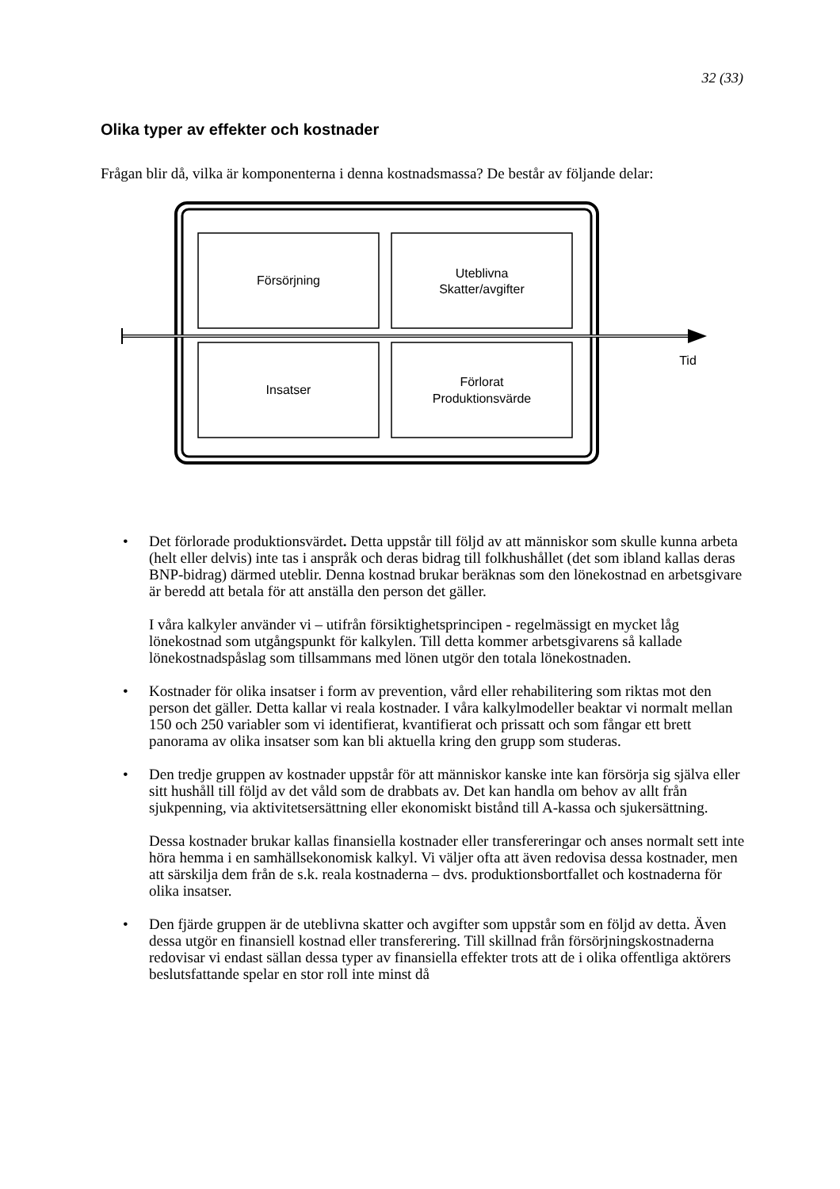32 (33)
Olika typer av effekter och kostnader
Frågan blir då, vilka är komponenterna i denna kostnadsmassa? De består av följande delar:
Försörjning
Uteblivna
Skatter/avgifter
Insatser
Förlorat
Produktionsvärde
Tid
• Det förlorade produktionsvärdet. Detta uppstår till följd av att människor som skulle kunna arbeta (helt eller delvis) inte tas i anspråk och deras bidrag till folkhushållet (det som ibland kallas deras BNP-bidrag) därmed uteblir. Denna kostnad brukar beräknas som den lönekostnad en arbetsgivare är beredd att betala för att anställa den person det gäller.
I våra kalkyler använder vi – utifrån försiktighetsprincipen - regelmässigt en mycket låg lönekostnad som utgångspunkt för kalkylen. Till detta kommer arbetsgivarens så kallade lönekostnadspåslag som tillsammans med lönen utgör den totala lönekostnaden.
• Kostnader för olika insatser i form av prevention, vård eller rehabilitering som riktas mot den person det gäller. Detta kallar vi reala kostnader. I våra kalkylmodeller beaktar vi normalt mellan 150 och 250 variabler som vi identifierat, kvantifierat och prissatt och som fångar ett brett panorama av olika insatser som kan bli aktuella kring den grupp som studeras.
• Den tredje gruppen av kostnader uppstår för att människor kanske inte kan försörja sig själva eller sitt hushåll till följd av det våld som de drabbats av. Det kan handla om behov av allt från sjukpenning, via aktivitetsersättning eller ekonomiskt bistånd till A-kassa och sjukersättning.
Dessa kostnader brukar kallas finansiella kostnader eller transfereringar och anses normalt sett inte höra hemma i en samhällsekonomisk kalkyl. Vi väljer ofta att även redovisa dessa kostnader, men att särskilja dem från de s.k. reala kostnaderna – dvs. produktionsbortfallet och kostnaderna för olika insatser.
• Den fjärde gruppen är de uteblivna skatter och avgifter som uppstår som en följd av detta. Även dessa utgör en finansiell kostnad eller transferering. Till skillnad från försörjningskostnaderna redovisar vi endast sällan dessa typer av finansiella effekter trots att de i olika offentliga aktörers beslutsfattande spelar en stor roll inte minst då